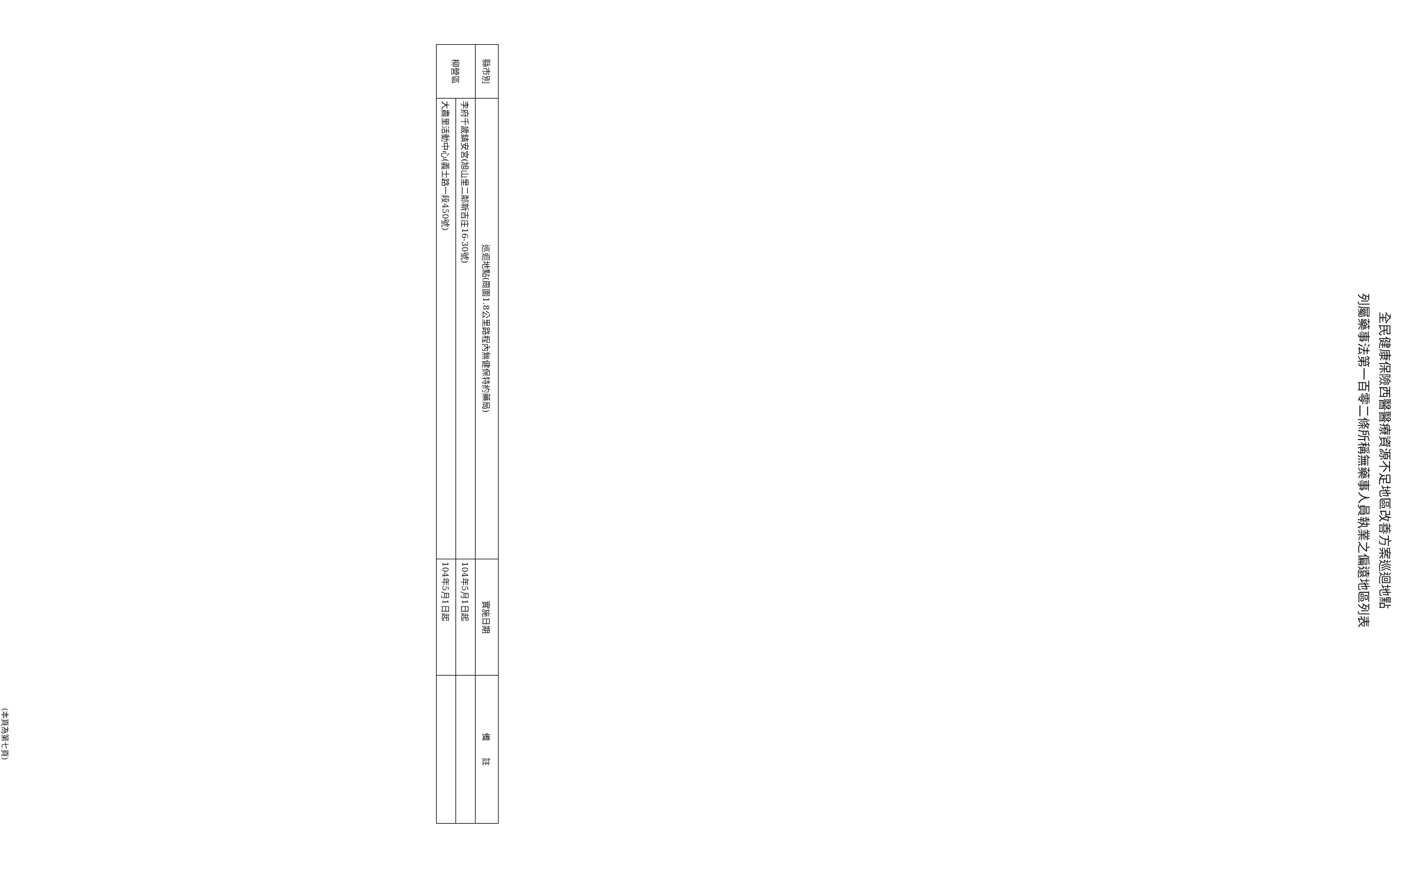全民健康保險西醫醫療資源不足地區改善方案巡迴地點
列屬藥事法第一百零二條所稱無藥事人員執業之偏遠地區列表
| 縣市別 | 巡迴地點(周圍1.8公里路程內無健保特約藥局) | 實施日期 | 備 註 |
| --- | --- | --- | --- |
| 柳營區 | 李府千歲鎮安宮(旭山里二鄰新吉庄16-30號) | 104年5月1日起 | |
| | 大農里活動中心(義士路一段450號) | 104年5月1日起 | |
(本頁為第七頁)